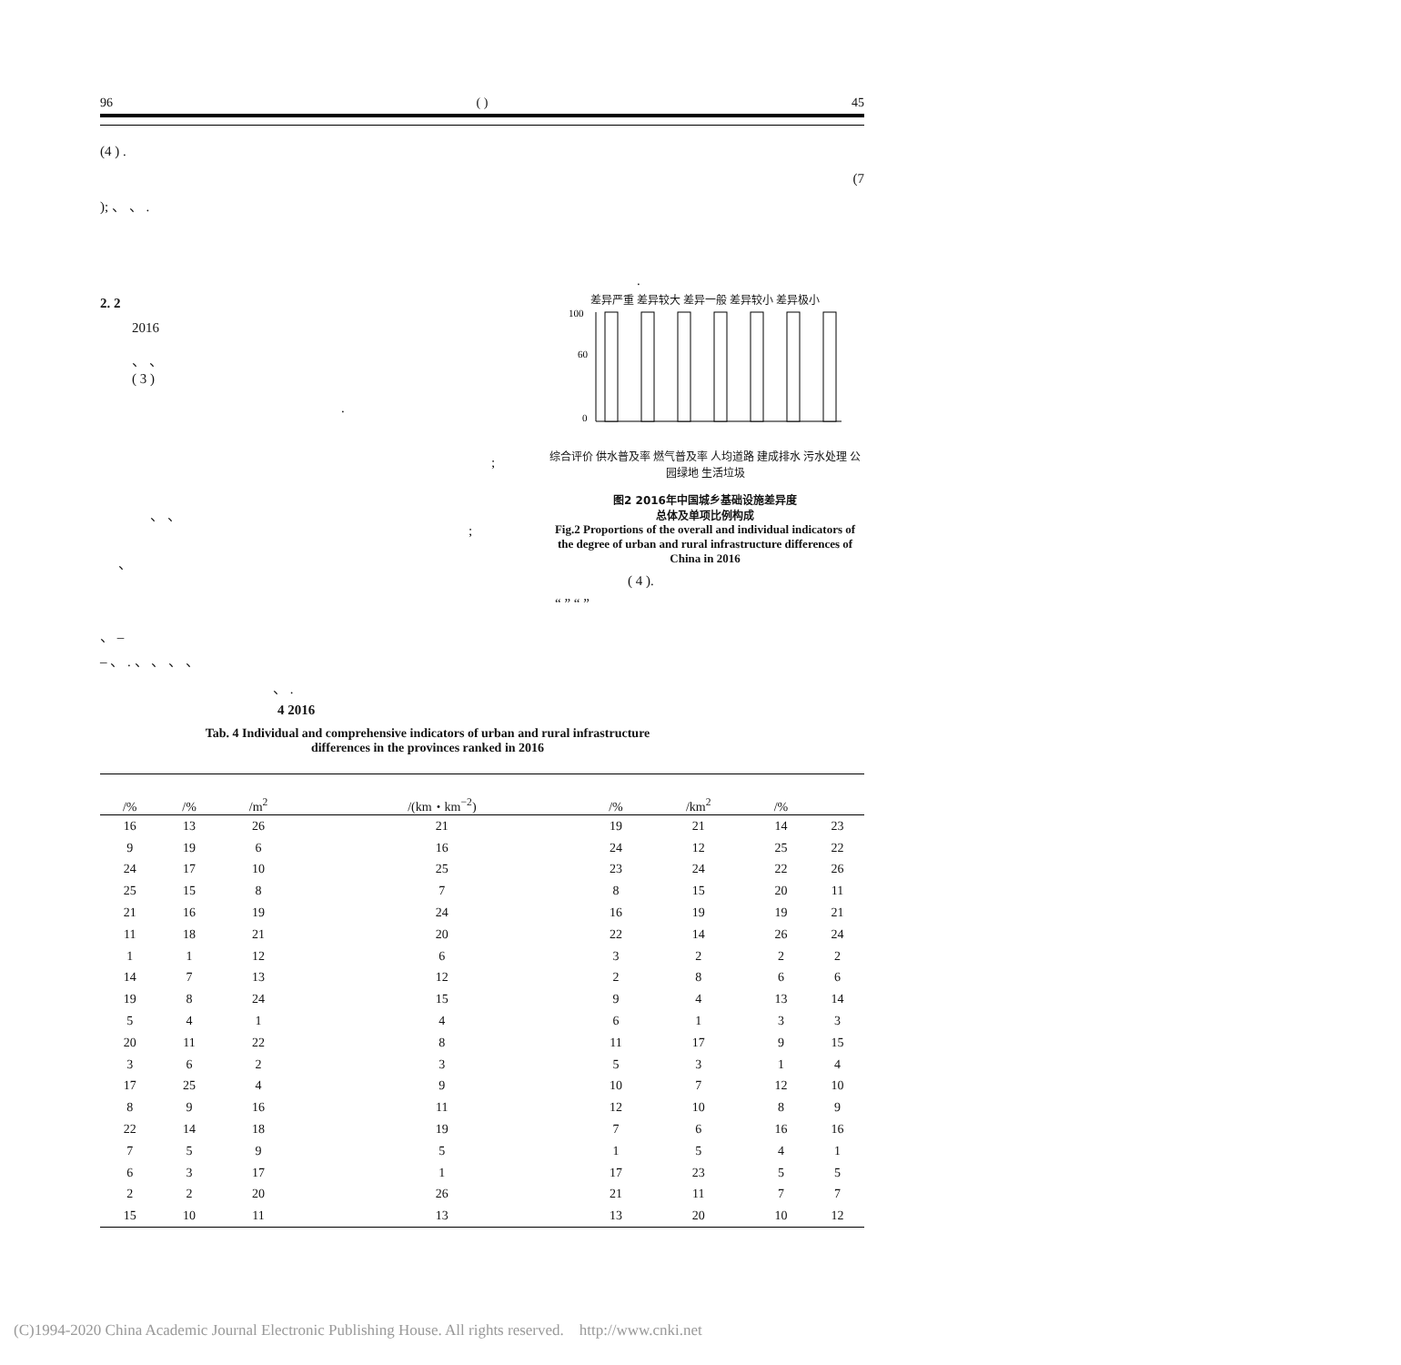96 ( ) 45
(4 ) .
(7
); 、 、 .
.
2. 2
2016
、 、
( 3 )
.
;
、 、
;
、
差异严重 差异较大 差异一般 差异较小 差异极小
100
60
0
综合评价 供水普及率 燃气普及率 人均道路 建成排水 污水处理 公园绿地 生活垃圾
图2 2016年中国城乡基础设施差异度
总体及单项比例构成
Fig.2 Proportions of the overall and individual indicators of the degree of urban and rural infrastructure differences of China in 2016
( 4 ).
“ ” “ ”
、 –
– 、 . 、 、 、 、
、 .
4 2016
Tab. 4 Individual and comprehensive indicators of urban and rural infrastructure
differences in the provinces ranked in 2016
| | /% | /% | /m<sup>2</sup> | /(km・km<sup>−2</sup>) | /% | /km<sup>2</sup> | /% | |
| --- | --- | --- | --- | --- | --- | --- | --- | --- |
| | 16 | 13 | 26 | 21 | 19 | 21 | 14 | 23 |
| | 9 | 19 | 6 | 16 | 24 | 12 | 25 | 22 |
| | 24 | 17 | 10 | 25 | 23 | 24 | 22 | 26 |
| | 25 | 15 | 8 | 7 | 8 | 15 | 20 | 11 |
| | 21 | 16 | 19 | 24 | 16 | 19 | 19 | 21 |
| | 11 | 18 | 21 | 20 | 22 | 14 | 26 | 24 |
| | 1 | 1 | 12 | 6 | 3 | 2 | 2 | 2 |
| | 14 | 7 | 13 | 12 | 2 | 8 | 6 | 6 |
| | 19 | 8 | 24 | 15 | 9 | 4 | 13 | 14 |
| | 5 | 4 | 1 | 4 | 6 | 1 | 3 | 3 |
| | 20 | 11 | 22 | 8 | 11 | 17 | 9 | 15 |
| | 3 | 6 | 2 | 3 | 5 | 3 | 1 | 4 |
| | 17 | 25 | 4 | 9 | 10 | 7 | 12 | 10 |
| | 8 | 9 | 16 | 11 | 12 | 10 | 8 | 9 |
| | 22 | 14 | 18 | 19 | 7 | 6 | 16 | 16 |
| | 7 | 5 | 9 | 5 | 1 | 5 | 4 | 1 |
| | 6 | 3 | 17 | 1 | 17 | 23 | 5 | 5 |
| | 2 | 2 | 20 | 26 | 21 | 11 | 7 | 7 |
| | 15 | 10 | 11 | 13 | 13 | 20 | 10 | 12 |
(C)1994-2020 China Academic Journal Electronic Publishing House. All rights reserved. http://www.cnki.net